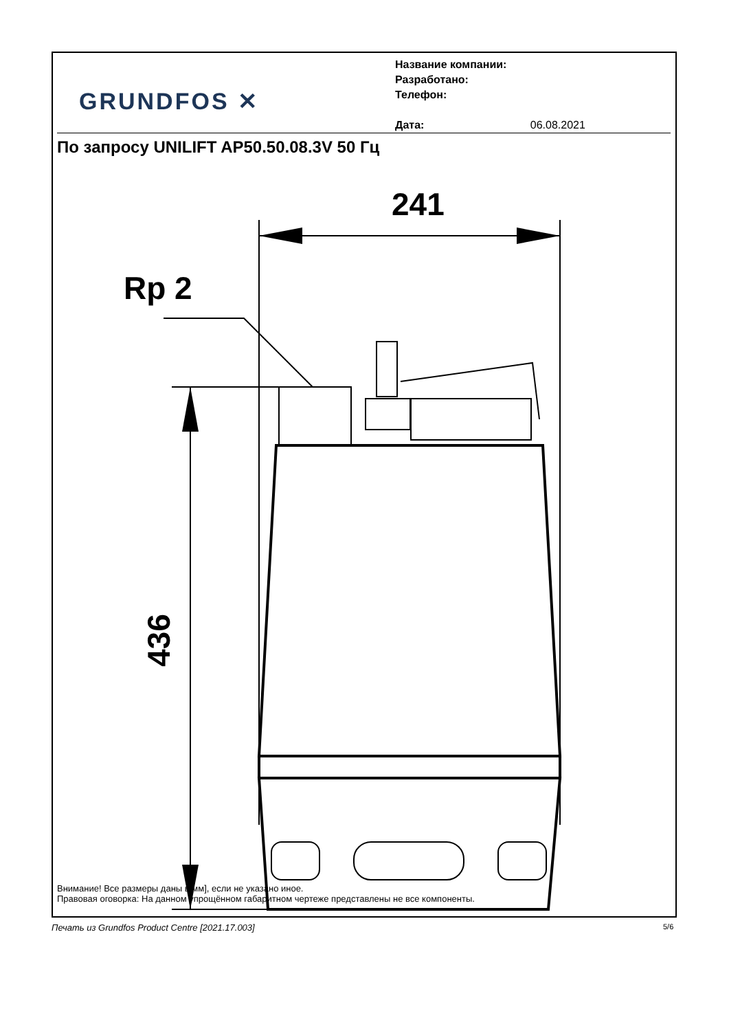GRUNDFOS ✕
Название компании:
Разработано:
Телефон:
Дата: 06.08.2021
По запросу UNILIFT AP50.50.08.3V 50 Гц
241
Rp 2
436
Внимание! Все размеры даны в[мм], если не указано иное.
Правовая оговорка: На данном упрощённом габаритном чертеже представлены не все компоненты.
Печать из Grundfos Product Centre [2021.17.003]
5/6